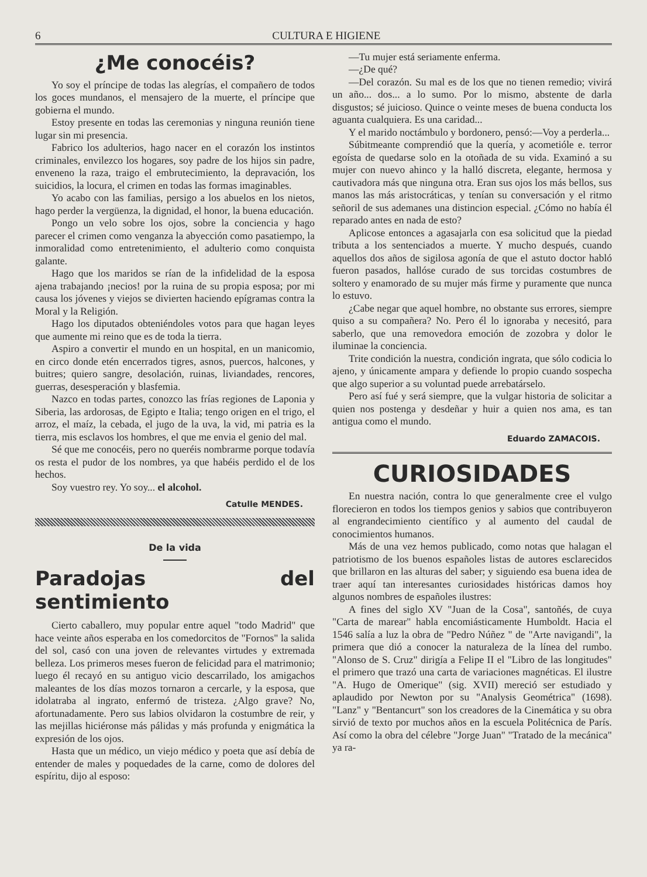6 CULTURA E HIGIENE
¿Me conocéis?
Yo soy el príncipe de todas las alegrías, el compañero de todos los goces mundanos, el mensajero de la muerte, el príncipe que gobierna el mundo.
Estoy presente en todas las ceremonias y ninguna reunión tiene lugar sin mi presencia.
Fabrico los adulterios, hago nacer en el corazón los instintos criminales, envilezco los hogares, soy padre de los hijos sin padre, enveneno la raza, traigo el embrutecimiento, la depravación, los suicidios, la locura, el crimen en todas las formas imaginables.
Yo acabo con las familias, persigo a los abuelos en los nietos, hago perder la vergüenza, la dignidad, el honor, la buena educación.
Pongo un velo sobre los ojos, sobre la conciencia y hago parecer el crimen como venganza la abyección como pasatiempo, la inmoralidad como entretenimiento, el adulterio como conquista galante.
Hago que los maridos se rían de la infidelidad de la esposa ajena trabajando ¡necios! por la ruina de su propia esposa; por mi causa los jóvenes y viejos se divierten haciendo epígramas contra la Moral y la Religión.
Hago los diputados obteniéndoles votos para que hagan leyes que aumente mi reino que es de toda la tierra.
Aspiro a convertir el mundo en un hospital, en un manicomio, en circo donde etén encerrados tigres, asnos, puercos, halcones, y buitres; quiero sangre, desolación, ruinas, liviandades, rencores, guerras, desesperación y blasfemia.
Nazco en todas partes, conozco las frías regiones de Laponia y Siberia, las ardorosas, de Egipto e Italia; tengo origen en el trigo, el arroz, el maíz, la cebada, el jugo de la uva, la vid, mi patria es la tierra, mis esclavos los hombres, el que me envia el genio del mal.
Sé que me conocéis, pero no queréis nombrarme porque todavía os resta el pudor de los nombres, ya que habéis perdido el de los hechos.
Soy vuestro rey. Yo soy... el alcohol.
Catulle MENDES.
De la vida
Paradojas del sentimiento
Cierto caballero, muy popular entre aquel "todo Madrid" que hace veinte años esperaba en los comedorcitos de "Fornos" la salida del sol, casó con una joven de relevantes virtudes y extremada belleza. Los primeros meses fueron de felicidad para el matrimonio; luego él recayó en su antiguo vicio descarrilado, los amigachos maleantes de los días mozos tornaron a cercarle, y la esposa, que idolatraba al ingrato, enfermó de tristeza. ¿Algo grave? No, afortunadamente. Pero sus labios olvidaron la costumbre de reir, y las mejillas hiciéronse más pálidas y más profunda y enigmática la expresión de los ojos.
Hasta que un médico, un viejo médico y poeta que así debía de entender de males y poquedades de la carne, como de dolores del espíritu, dijo al esposo:
—Tu mujer está seriamente enferma.
—¿De qué?
—Del corazón. Su mal es de los que no tienen remedio; vivirá un año... dos... a lo sumo. Por lo mismo, abstente de darla disgustos; sé juicioso. Quince o veinte meses de buena conducta los aguanta cualquiera. Es una caridad...
Y el marido noctámbulo y bordonero, pensó:—Voy a perderla...
Súbitmeante comprendió que la quería, y acometióle e. terror egoísta de quedarse solo en la otoñada de su vida. Examinó a su mujer con nuevo ahinco y la halló discreta, elegante, hermosa y cautivadora más que ninguna otra. Eran sus ojos los más bellos, sus manos las más aristocráticas, y tenían su conversación y el ritmo señoril de sus ademanes una distincion especial. ¿Cómo no había él reparado antes en nada de esto?
Aplicose entonces a agasajarla con esa solicitud que la piedad tributa a los sentenciados a muerte. Y mucho después, cuando aquellos dos años de sigilosa agonía de que el astuto doctor habló fueron pasados, hallóse curado de sus torcidas costumbres de soltero y enamorado de su mujer más firme y puramente que nunca lo estuvo.
¿Cabe negar que aquel hombre, no obstante sus errores, siempre quiso a su compañera? No. Pero él lo ignoraba y necesitó, para saberlo, que una removedora emoción de zozobra y dolor le iluminae la conciencia.
Trite condición la nuestra, condición ingrata, que sólo codicia lo ajeno, y únicamente ampara y defiende lo propio cuando sospecha que algo superior a su voluntad puede arrebatárselo.
Pero así fué y será siempre, que la vulgar historia de solicitar a quien nos postenga y desdeñar y huir a quien nos ama, es tan antigua como el mundo.
Eduardo ZAMACOIS.
CURIOSIDADES
En nuestra nación, contra lo que generalmente cree el vulgo florecieron en todos los tiempos genios y sabios que contribuyeron al engrandecimiento científico y al aumento del caudal de conocimientos humanos.
Más de una vez hemos publicado, como notas que halagan el patriotismo de los buenos españoles listas de autores esclarecidos que brillaron en las alturas del saber; y siguiendo esa buena idea de traer aquí tan interesantes curiosidades históricas damos hoy algunos nombres de españoles ilustres:
A fines del siglo XV "Juan de la Cosa", santoñés, de cuya "Carta de marear" habla encomiásticamente Humboldt. Hacia el 1546 salía a luz la obra de "Pedro Núñez " de "Arte navigandi", la primera que dió a conocer la naturaleza de la línea del rumbo. "Alonso de S. Cruz" dirigía a Felipe II el "Libro de las longitudes" el primero que trazó una carta de variaciones magnéticas. El ilustre "A. Hugo de Omerique" (sig. XVII) mereció ser estudiado y aplaudido por Newton por su "Analysis Geométrica" (1698). "Lanz" y "Bentancurt" son los creadores de la Cinemática y su obra sirvió de texto por muchos años en la escuela Politécnica de París. Así como la obra del célebre "Jorge Juan" "Tratado de la mecánica" ya ra-